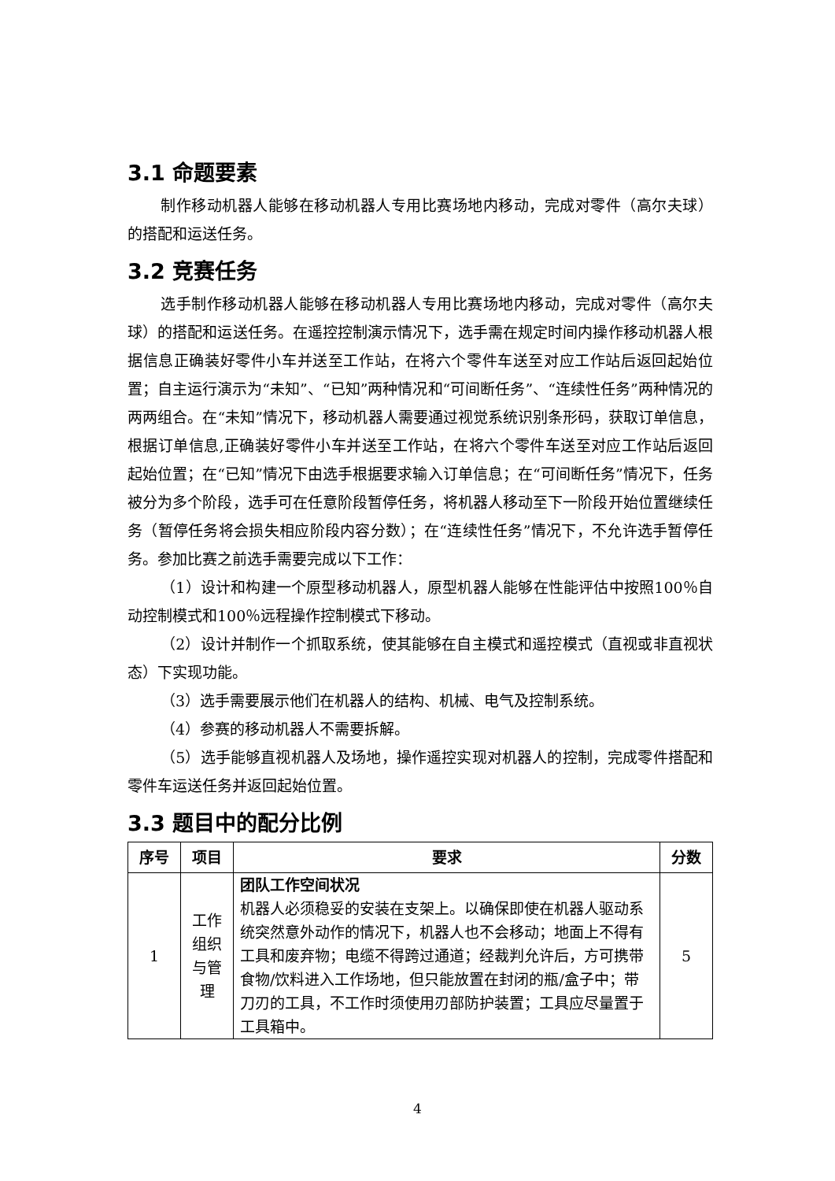3.1 命题要素
制作移动机器人能够在移动机器人专用比赛场地内移动，完成对零件（高尔夫球）的搭配和运送任务。
3.2 竞赛任务
选手制作移动机器人能够在移动机器人专用比赛场地内移动，完成对零件（高尔夫球）的搭配和运送任务。在遥控控制演示情况下，选手需在规定时间内操作移动机器人根据信息正确装好零件小车并送至工作站，在将六个零件车送至对应工作站后返回起始位置；自主运行演示为“未知”、“已知”两种情况和“可间断任务”、“连续性任务”两种情况的两两组合。在“未知”情况下，移动机器人需要通过视觉系统识别条形码，获取订单信息，根据订单信息,正确装好零件小车并送至工作站，在将六个零件车送至对应工作站后返回起始位置；在“已知”情况下由选手根据要求输入订单信息；在“可间断任务”情况下，任务被分为多个阶段，选手可在任意阶段暂停任务，将机器人移动至下一阶段开始位置继续任务（暂停任务将会损失相应阶段内容分数）；在“连续性任务”情况下，不允许选手暂停任务。参加比赛之前选手需要完成以下工作：
（1）设计和构建一个原型移动机器人，原型机器人能够在性能评估中按照100％自动控制模式和100％远程操作控制模式下移动。
（2）设计并制作一个抓取系统，使其能够在自主模式和遥控模式（直视或非直视状态）下实现功能。
（3）选手需要展示他们在机器人的结构、机械、电气及控制系统。
（4）参赛的移动机器人不需要拆解。
（5）选手能够直视机器人及场地，操作遥控实现对机器人的控制，完成零件搭配和零件车运送任务并返回起始位置。
3.3 题目中的配分比例
| 序号 | 项目 | 要求 | 分数 |
| --- | --- | --- | --- |
| 1 | 工作 组织 与管 理 | 团队工作空间状况 机器人必须稳妥的安装在支架上。以确保即使在机器人驱动系统突然意外动作的情况下，机器人也不会移动；地面上不得有工具和废弃物；电缆不得跨过通道；经裁判允许后，方可携带食物/饮料进入工作场地，但只能放置在封闭的瓶/盒子中；带刀刃的工具，不工作时须使用刃部防护装置；工具应尽量置于工具箱中。 | 5 |
4